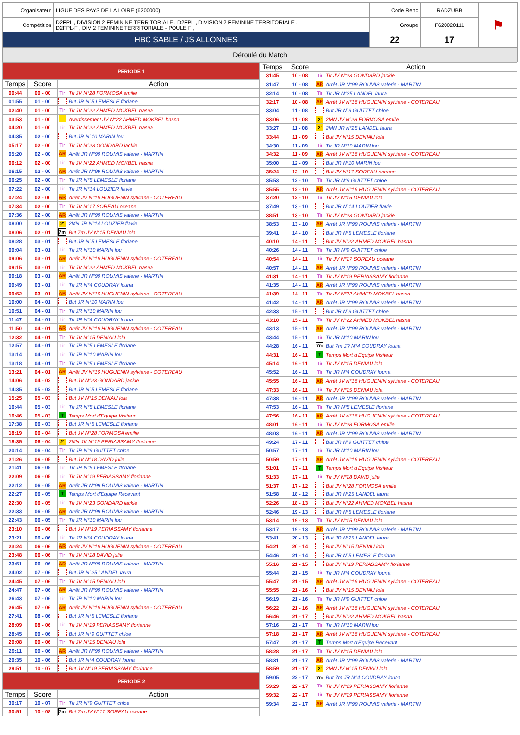| Organisateur | LIGUE DES PAYS DE LA LOIRE (6200000) | Code Renc | RADZUBB | ⚑ |
| Compétition | D2FPL , DIVISION 2 FEMININE TERRITORIALE , D2FPL , DIVISION 2 FEMININE TERRITORIALE , D2FPL-F , DIV 2 FEMININE TERRITORIALE - POULE F , | Groupe | F620020111 | |
| HBC SABLE / JS ALLONNES | | 22 | 17 | |
Déroulé du Match
| PERIODE 1 | | | |
| Temps | Score | Action | |
| 00:44 | 00 - 00 | Tir | Tir JV N°28 FORMOSA emilie |
| 01:55 | 01 - 00 | | But JR N°5 LEMESLE floriane |
| 02:40 | 01 - 00 | Tir | Tir JV N°22 AHMED MOKBEL hasna |
| 03:53 | 01 - 00 | | Avertissement JV N°22 AHMED MOKBEL hasna |
| 04:20 | 01 - 00 | Tir | Tir JV N°22 AHMED MOKBEL hasna |
| 04:35 | 02 - 00 | | But JR N°10 MARIN lou |
| 05:17 | 02 - 00 | Tir | Tir JV N°23 GONDARD jackie |
| 05:20 | 02 - 00 | AR | Arrêt JR N°99 ROUMIS valerie - MARTIN |
| 06:12 | 02 - 00 | Tir | Tir JV N°22 AHMED MOKBEL hasna |
| 06:15 | 02 - 00 | AR | Arrêt JR N°99 ROUMIS valerie - MARTIN |
| 06:25 | 02 - 00 | Tir | Tir JR N°5 LEMESLE floriane |
| 07:22 | 02 - 00 | Tir | Tir JR N°14 LOUZIER flavie |
| 07:24 | 02 - 00 | AR | Arrêt JV N°16 HUGUENIN sylviane - COTEREAU |
| 07:34 | 02 - 00 | Tir | Tir JV N°17 SOREAU oceane |
| 07:36 | 02 - 00 | AR | Arrêt JR N°99 ROUMIS valerie - MARTIN |
| 08:00 | 02 - 00 | 2' | 2MN JR N°14 LOUZIER flavie |
| 08:06 | 02 - 01 | 7m | But 7m JV N°15 DENIAU lola |
| 08:28 | 03 - 01 | | But JR N°5 LEMESLE floriane |
| 09:04 | 03 - 01 | Tir | Tir JR N°10 MARIN lou |
| 09:06 | 03 - 01 | AR | Arrêt JV N°16 HUGUENIN sylviane - COTEREAU |
| 09:15 | 03 - 01 | Tir | Tir JV N°22 AHMED MOKBEL hasna |
| 09:18 | 03 - 01 | AR | Arrêt JR N°99 ROUMIS valerie - MARTIN |
| 09:49 | 03 - 01 | Tir | Tir JR N°4 COUDRAY louna |
| 09:52 | 03 - 01 | AR | Arrêt JV N°16 HUGUENIN sylviane - COTEREAU |
| 10:00 | 04 - 01 | | But JR N°10 MARIN lou |
| 10:51 | 04 - 01 | Tir | Tir JR N°10 MARIN lou |
| 11:47 | 04 - 01 | Tir | Tir JR N°4 COUDRAY louna |
| 11:50 | 04 - 01 | AR | Arrêt JV N°16 HUGUENIN sylviane - COTEREAU |
| 12:32 | 04 - 01 | Tir | Tir JV N°15 DENIAU lola |
| 12:57 | 04 - 01 | Tir | Tir JR N°5 LEMESLE floriane |
| 13:14 | 04 - 01 | Tir | Tir JR N°10 MARIN lou |
| 13:18 | 04 - 01 | Tir | Tir JR N°5 LEMESLE floriane |
| 13:21 | 04 - 01 | AR | Arrêt JV N°16 HUGUENIN sylviane - COTEREAU |
| 14:06 | 04 - 02 | | But JV N°23 GONDARD jackie |
| 14:35 | 05 - 02 | | But JR N°5 LEMESLE floriane |
| 15:25 | 05 - 03 | | But JV N°15 DENIAU lola |
| 16:44 | 05 - 03 | Tir | Tir JR N°5 LEMESLE floriane |
| 16:46 | 05 - 03 | T | Temps Mort d'Equipe Visiteur |
| 17:38 | 06 - 03 | | But JR N°5 LEMESLE floriane |
| 18:19 | 06 - 04 | | But JV N°28 FORMOSA emilie |
| 18:35 | 06 - 04 | 2' | 2MN JV N°19 PERIASSAMY florianne |
| 20:14 | 06 - 04 | Tir | Tir JR N°9 GUITTET chloe |
| 21:26 | 06 - 05 | | But JV N°18 DAVID julie |
| 21:41 | 06 - 05 | Tir | Tir JR N°5 LEMESLE floriane |
| 22:09 | 06 - 05 | Tir | Tir JV N°19 PERIASSAMY florianne |
| 22:12 | 06 - 05 | AR | Arrêt JR N°99 ROUMIS valerie - MARTIN |
| 22:27 | 06 - 05 | T | Temps Mort d'Equipe Recevant |
| 22:30 | 06 - 05 | Tir | Tir JV N°23 GONDARD jackie |
| 22:33 | 06 - 05 | AR | Arrêt JR N°99 ROUMIS valerie - MARTIN |
| 22:43 | 06 - 05 | Tir | Tir JR N°10 MARIN lou |
| 23:10 | 06 - 06 | | But JV N°19 PERIASSAMY florianne |
| 23:21 | 06 - 06 | Tir | Tir JR N°4 COUDRAY louna |
| 23:24 | 06 - 06 | AR | Arrêt JV N°16 HUGUENIN sylviane - COTEREAU |
| 23:48 | 06 - 06 | Tir | Tir JV N°18 DAVID julie |
| 23:51 | 06 - 06 | AR | Arrêt JR N°99 ROUMIS valerie - MARTIN |
| 24:02 | 07 - 06 | | But JR N°25 LANDEL laura |
| 24:45 | 07 - 06 | Tir | Tir JV N°15 DENIAU lola |
| 24:47 | 07 - 06 | AR | Arrêt JR N°99 ROUMIS valerie - MARTIN |
| 26:43 | 07 - 06 | Tir | Tir JR N°10 MARIN lou |
| 26:45 | 07 - 06 | AR | Arrêt JV N°16 HUGUENIN sylviane - COTEREAU |
| 27:41 | 08 - 06 | | But JR N°5 LEMESLE floriane |
| 28:09 | 08 - 06 | Tir | Tir JV N°19 PERIASSAMY florianne |
| 28:45 | 09 - 06 | | But JR N°9 GUITTET chloe |
| 29:08 | 09 - 06 | Tir | Tir JV N°15 DENIAU lola |
| 29:11 | 09 - 06 | AR | Arrêt JR N°99 ROUMIS valerie - MARTIN |
| 29:35 | 10 - 06 | | But JR N°4 COUDRAY louna |
| 29:51 | 10 - 07 | | But JV N°19 PERIASSAMY florianne |
| PERIODE 2 | | | |
| Temps | Score | Action | |
| 30:17 | 10 - 07 | Tir | Tir JR N°9 GUITTET chloe |
| 30:51 | 10 - 08 | 7m | But 7m JV N°17 SOREAU oceane |
| Temps | Score | Action | |
| --- | --- | --- | --- |
| 31:45 | 10 - 08 | Tir | Tir JV N°23 GONDARD jackie |
| 31:47 | 10 - 08 | AR | Arrêt JR N°99 ROUMIS valerie - MARTIN |
| 32:14 | 10 - 08 | Tir | Tir JR N°25 LANDEL laura |
| 32:17 | 10 - 08 | AR | Arrêt JV N°16 HUGUENIN sylviane - COTEREAU |
| 33:04 | 11 - 08 | | But JR N°9 GUITTET chloe |
| 33:06 | 11 - 08 | 2' | 2MN JV N°28 FORMOSA emilie |
| 33:27 | 11 - 08 | 2' | 2MN JR N°25 LANDEL laura |
| 33:44 | 11 - 09 | | But JV N°15 DENIAU lola |
| 34:30 | 11 - 09 | Tir | Tir JR N°10 MARIN lou |
| 34:32 | 11 - 09 | AR | Arrêt JV N°16 HUGUENIN sylviane - COTEREAU |
| 35:00 | 12 - 09 | | But JR N°10 MARIN lou |
| 35:24 | 12 - 10 | | But JV N°17 SOREAU oceane |
| 35:53 | 12 - 10 | Tir | Tir JR N°9 GUITTET chloe |
| 35:55 | 12 - 10 | AR | Arrêt JV N°16 HUGUENIN sylviane - COTEREAU |
| 37:20 | 12 - 10 | Tir | Tir JV N°15 DENIAU lola |
| 37:49 | 13 - 10 | | But JR N°14 LOUZIER flavie |
| 38:51 | 13 - 10 | Tir | Tir JV N°23 GONDARD jackie |
| 38:53 | 13 - 10 | AR | Arrêt JR N°99 ROUMIS valerie - MARTIN |
| 39:41 | 14 - 10 | | But JR N°5 LEMESLE floriane |
| 40:10 | 14 - 11 | | But JV N°22 AHMED MOKBEL hasna |
| 40:26 | 14 - 11 | Tir | Tir JR N°9 GUITTET chloe |
| 40:54 | 14 - 11 | Tir | Tir JV N°17 SOREAU oceane |
| 40:57 | 14 - 11 | AR | Arrêt JR N°99 ROUMIS valerie - MARTIN |
| 41:31 | 14 - 11 | Tir | Tir JV N°19 PERIASSAMY florianne |
| 41:35 | 14 - 11 | AR | Arrêt JR N°99 ROUMIS valerie - MARTIN |
| 41:39 | 14 - 11 | Tir | Tir JV N°22 AHMED MOKBEL hasna |
| 41:42 | 14 - 11 | AR | Arrêt JR N°99 ROUMIS valerie - MARTIN |
| 42:33 | 15 - 11 | | But JR N°9 GUITTET chloe |
| 43:10 | 15 - 11 | Tir | Tir JV N°22 AHMED MOKBEL hasna |
| 43:13 | 15 - 11 | AR | Arrêt JR N°99 ROUMIS valerie - MARTIN |
| 43:44 | 15 - 11 | Tir | Tir JR N°10 MARIN lou |
| 44:28 | 16 - 11 | 7m | But 7m JR N°4 COUDRAY louna |
| 44:31 | 16 - 11 | T | Temps Mort d'Equipe Visiteur |
| 45:14 | 16 - 11 | Tir | Tir JV N°15 DENIAU lola |
| 45:52 | 16 - 11 | Tir | Tir JR N°4 COUDRAY louna |
| 45:55 | 16 - 11 | AR | Arrêt JV N°16 HUGUENIN sylviane - COTEREAU |
| 47:33 | 16 - 11 | Tir | Tir JV N°15 DENIAU lola |
| 47:38 | 16 - 11 | AR | Arrêt JR N°99 ROUMIS valerie - MARTIN |
| 47:53 | 16 - 11 | Tir | Tir JR N°5 LEMESLE floriane |
| 47:56 | 16 - 11 | AR | Arrêt JV N°16 HUGUENIN sylviane - COTEREAU |
| 48:01 | 16 - 11 | Tir | Tir JV N°28 FORMOSA emilie |
| 48:03 | 16 - 11 | AR | Arrêt JR N°99 ROUMIS valerie - MARTIN |
| 49:24 | 17 - 11 | | But JR N°9 GUITTET chloe |
| 50:57 | 17 - 11 | Tir | Tir JR N°10 MARIN lou |
| 50:59 | 17 - 11 | AR | Arrêt JV N°16 HUGUENIN sylviane - COTEREAU |
| 51:01 | 17 - 11 | T | Temps Mort d'Equipe Visiteur |
| 51:33 | 17 - 11 | Tir | Tir JV N°18 DAVID julie |
| 51:37 | 17 - 12 | | But JV N°28 FORMOSA emilie |
| 51:58 | 18 - 12 | | But JR N°25 LANDEL laura |
| 52:26 | 18 - 13 | | But JV N°22 AHMED MOKBEL hasna |
| 52:46 | 19 - 13 | | But JR N°5 LEMESLE floriane |
| 53:14 | 19 - 13 | Tir | Tir JV N°15 DENIAU lola |
| 53:17 | 19 - 13 | AR | Arrêt JR N°99 ROUMIS valerie - MARTIN |
| 53:41 | 20 - 13 | | But JR N°25 LANDEL laura |
| 54:21 | 20 - 14 | | But JV N°15 DENIAU lola |
| 54:46 | 21 - 14 | | But JR N°5 LEMESLE floriane |
| 55:16 | 21 - 15 | | But JV N°19 PERIASSAMY florianne |
| 55:44 | 21 - 15 | Tir | Tir JR N°4 COUDRAY louna |
| 55:47 | 21 - 15 | AR | Arrêt JV N°16 HUGUENIN sylviane - COTEREAU |
| 55:55 | 21 - 16 | | But JV N°15 DENIAU lola |
| 56:19 | 21 - 16 | Tir | Tir JR N°9 GUITTET chloe |
| 56:22 | 21 - 16 | AR | Arrêt JV N°16 HUGUENIN sylviane - COTEREAU |
| 56:46 | 21 - 17 | | But JV N°22 AHMED MOKBEL hasna |
| 57:16 | 21 - 17 | Tir | Tir JR N°10 MARIN lou |
| 57:18 | 21 - 17 | AR | Arrêt JV N°16 HUGUENIN sylviane - COTEREAU |
| 57:47 | 21 - 17 | T | Temps Mort d'Equipe Recevant |
| 58:28 | 21 - 17 | Tir | Tir JV N°15 DENIAU lola |
| 58:31 | 21 - 17 | AR | Arrêt JR N°99 ROUMIS valerie - MARTIN |
| 58:59 | 21 - 17 | 2' | 2MN JV N°15 DENIAU lola |
| 59:05 | 22 - 17 | 7m | But 7m JR N°4 COUDRAY louna |
| 59:29 | 22 - 17 | Tir | Tir JV N°19 PERIASSAMY florianne |
| 59:32 | 22 - 17 | Tir | Tir JV N°19 PERIASSAMY florianne |
| 59:34 | 22 - 17 | AR | Arrêt JR N°99 ROUMIS valerie - MARTIN |